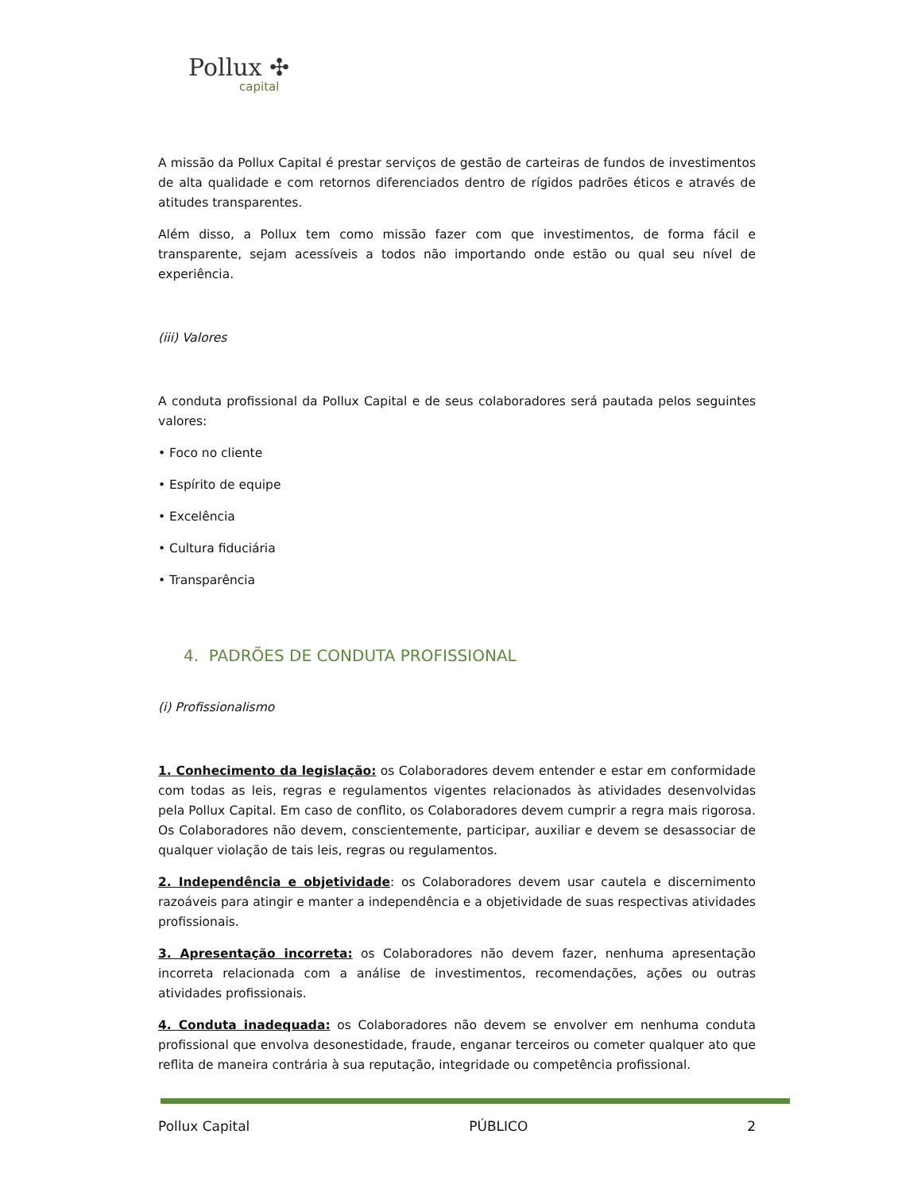Pollux ✣
capital
A missão da Pollux Capital é prestar serviços de gestão de carteiras de fundos de investimentos de alta qualidade e com retornos diferenciados dentro de rígidos padrões éticos e através de atitudes transparentes.
Além disso, a Pollux tem como missão fazer com que investimentos, de forma fácil e transparente, sejam acessíveis a todos não importando onde estão ou qual seu nível de experiência.
(iii) Valores
A conduta profissional da Pollux Capital e de seus colaboradores será pautada pelos seguintes valores:
• Foco no cliente
• Espírito de equipe
• Excelência
• Cultura fiduciária
• Transparência
4. PADRÕES DE CONDUTA PROFISSIONAL
(i) Profissionalismo
1. Conhecimento da legislação: os Colaboradores devem entender e estar em conformidade com todas as leis, regras e regulamentos vigentes relacionados às atividades desenvolvidas pela Pollux Capital. Em caso de conflito, os Colaboradores devem cumprir a regra mais rigorosa. Os Colaboradores não devem, conscientemente, participar, auxiliar e devem se desassociar de qualquer violação de tais leis, regras ou regulamentos.
2. Independência e objetividade: os Colaboradores devem usar cautela e discernimento razoáveis para atingir e manter a independência e a objetividade de suas respectivas atividades profissionais.
3. Apresentação incorreta: os Colaboradores não devem fazer, nenhuma apresentação incorreta relacionada com a análise de investimentos, recomendações, ações ou outras atividades profissionais.
4. Conduta inadequada: os Colaboradores não devem se envolver em nenhuma conduta profissional que envolva desonestidade, fraude, enganar terceiros ou cometer qualquer ato que reflita de maneira contrária à sua reputação, integridade ou competência profissional.
Pollux Capital PÚBLICO 2